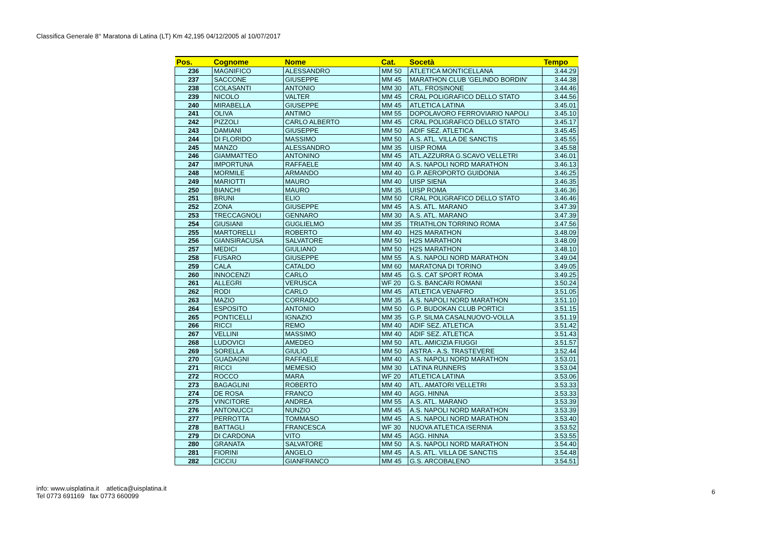Classifica Generale 8° Maratona di Latina (LT) Km 42,195 04/12/2005 al 10/07/2017
| Pos. | Cognome | Nome | Cat. | Socetà | Tempo |
| --- | --- | --- | --- | --- | --- |
| 236 | MAGNIFICO | ALESSANDRO | MM 50 | ATLETICA MONTICELLANA | 3.44.29 |
| 237 | SACCONE | GIUSEPPE | MM 45 | MARATHON CLUB 'GELINDO BORDIN' | 3.44.38 |
| 238 | COLASANTI | ANTONIO | MM 30 | ATL. FROSINONE | 3.44.46 |
| 239 | NICOLO | VALTER | MM 45 | CRAL POLIGRAFICO DELLO STATO | 3.44.56 |
| 240 | MIRABELLA | GIUSEPPE | MM 45 | ATLETICA LATINA | 3.45.01 |
| 241 | OLIVA | ANTIMO | MM 55 | DOPOLAVORO FERROVIARIO NAPOLI | 3.45.10 |
| 242 | PIZZOLI | CARLO ALBERTO | MM 45 | CRAL POLIGRAFICO DELLO STATO | 3.45.17 |
| 243 | DAMIANI | GIUSEPPE | MM 50 | ADIF SEZ. ATLETICA | 3.45.45 |
| 244 | DI FLORIDO | MASSIMO | MM 50 | A.S. ATL. VILLA DE SANCTIS | 3.45.55 |
| 245 | MANZO | ALESSANDRO | MM 35 | UISP ROMA | 3.45.58 |
| 246 | GIAMMATTEO | ANTONINO | MM 45 | ATL.AZZURRA G.SCAVO VELLETRI | 3.46.01 |
| 247 | IMPORTUNA | RAFFAELE | MM 40 | A.S. NAPOLI NORD MARATHON | 3.46.13 |
| 248 | MORMILE | ARMANDO | MM 40 | G.P. AEROPORTO GUIDONIA | 3.46.25 |
| 249 | MARIOTTI | MAURO | MM 40 | UISP SIENA | 3.46.35 |
| 250 | BIANCHI | MAURO | MM 35 | UISP ROMA | 3.46.36 |
| 251 | BRUNI | ELIO | MM 50 | CRAL POLIGRAFICO DELLO STATO | 3.46.46 |
| 252 | ZONA | GIUSEPPE | MM 45 | A.S. ATL. MARANO | 3.47.39 |
| 253 | TRECCAGNOLI | GENNARO | MM 30 | A.S. ATL. MARANO | 3.47.39 |
| 254 | GIUSIANI | GUGLIELMO | MM 35 | TRIATHLON TORRINO ROMA | 3.47.56 |
| 255 | MARTORELLI | ROBERTO | MM 40 | H2S MARATHON | 3.48.09 |
| 256 | GIANSIRACUSA | SALVATORE | MM 50 | H2S MARATHON | 3.48.09 |
| 257 | MEDICI | GIULIANO | MM 50 | H2S MARATHON | 3.48.10 |
| 258 | FUSARO | GIUSEPPE | MM 55 | A.S. NAPOLI NORD MARATHON | 3.49.04 |
| 259 | CALA | CATALDO | MM 60 | MARATONA DI TORINO | 3.49.05 |
| 260 | INNOCENZI | CARLO | MM 45 | G.S. CAT SPORT ROMA | 3.49.25 |
| 261 | ALLEGRI | VERUSCA | WF 20 | G.S. BANCARI ROMANI | 3.50.24 |
| 262 | RODI | CARLO | MM 45 | ATLETICA VENAFRO | 3.51.05 |
| 263 | MAZIO | CORRADO | MM 35 | A.S. NAPOLI NORD MARATHON | 3.51.10 |
| 264 | ESPOSITO | ANTONIO | MM 50 | G.P. BUDOKAN CLUB PORTICI | 3.51.15 |
| 265 | PONTICELLI | IGNAZIO | MM 35 | G.P. SILMA CASALNUOVO-VOLLA | 3.51.19 |
| 266 | RICCI | REMO | MM 40 | ADIF SEZ. ATLETICA | 3.51.42 |
| 267 | VELLINI | MASSIMO | MM 40 | ADIF SEZ. ATLETICA | 3.51.43 |
| 268 | LUDOVICI | AMEDEO | MM 50 | ATL. AMICIZIA FIUGGI | 3.51.57 |
| 269 | SORELLA | GIULIO | MM 50 | ASTRA - A.S. TRASTEVERE | 3.52.44 |
| 270 | GUADAGNI | RAFFAELE | MM 40 | A.S. NAPOLI NORD MARATHON | 3.53.01 |
| 271 | RICCI | MEMESIO | MM 30 | LATINA RUNNERS | 3.53.04 |
| 272 | ROCCO | MARA | WF 20 | ATLETICA LATINA | 3.53.06 |
| 273 | BAGAGLINI | ROBERTO | MM 40 | ATL. AMATORI VELLETRI | 3.53.33 |
| 274 | DE ROSA | FRANCO | MM 40 | AGG. HINNA | 3.53.33 |
| 275 | VINCITORE | ANDREA | MM 55 | A.S. ATL. MARANO | 3.53.39 |
| 276 | ANTONUCCI | NUNZIO | MM 45 | A.S. NAPOLI NORD MARATHON | 3.53.39 |
| 277 | PERROTTA | TOMMASO | MM 45 | A.S. NAPOLI NORD MARATHON | 3.53.40 |
| 278 | BATTAGLI | FRANCESCA | WF 30 | NUOVA ATLETICA ISERNIA | 3.53.52 |
| 279 | DI CARDONA | VITO | MM 45 | AGG. HINNA | 3.53.55 |
| 280 | GRANATA | SALVATORE | MM 50 | A.S. NAPOLI NORD MARATHON | 3.54.40 |
| 281 | FIORINI | ANGELO | MM 45 | A.S. ATL. VILLA DE SANCTIS | 3.54.48 |
| 282 | CICCIU | GIANFRANCO | MM 45 | G.S. ARCOBALENO | 3.54.51 |
info: www.uisplatina.it atletica@uisplatina.it
Tel 0773 691169 fax 0773 660099
6